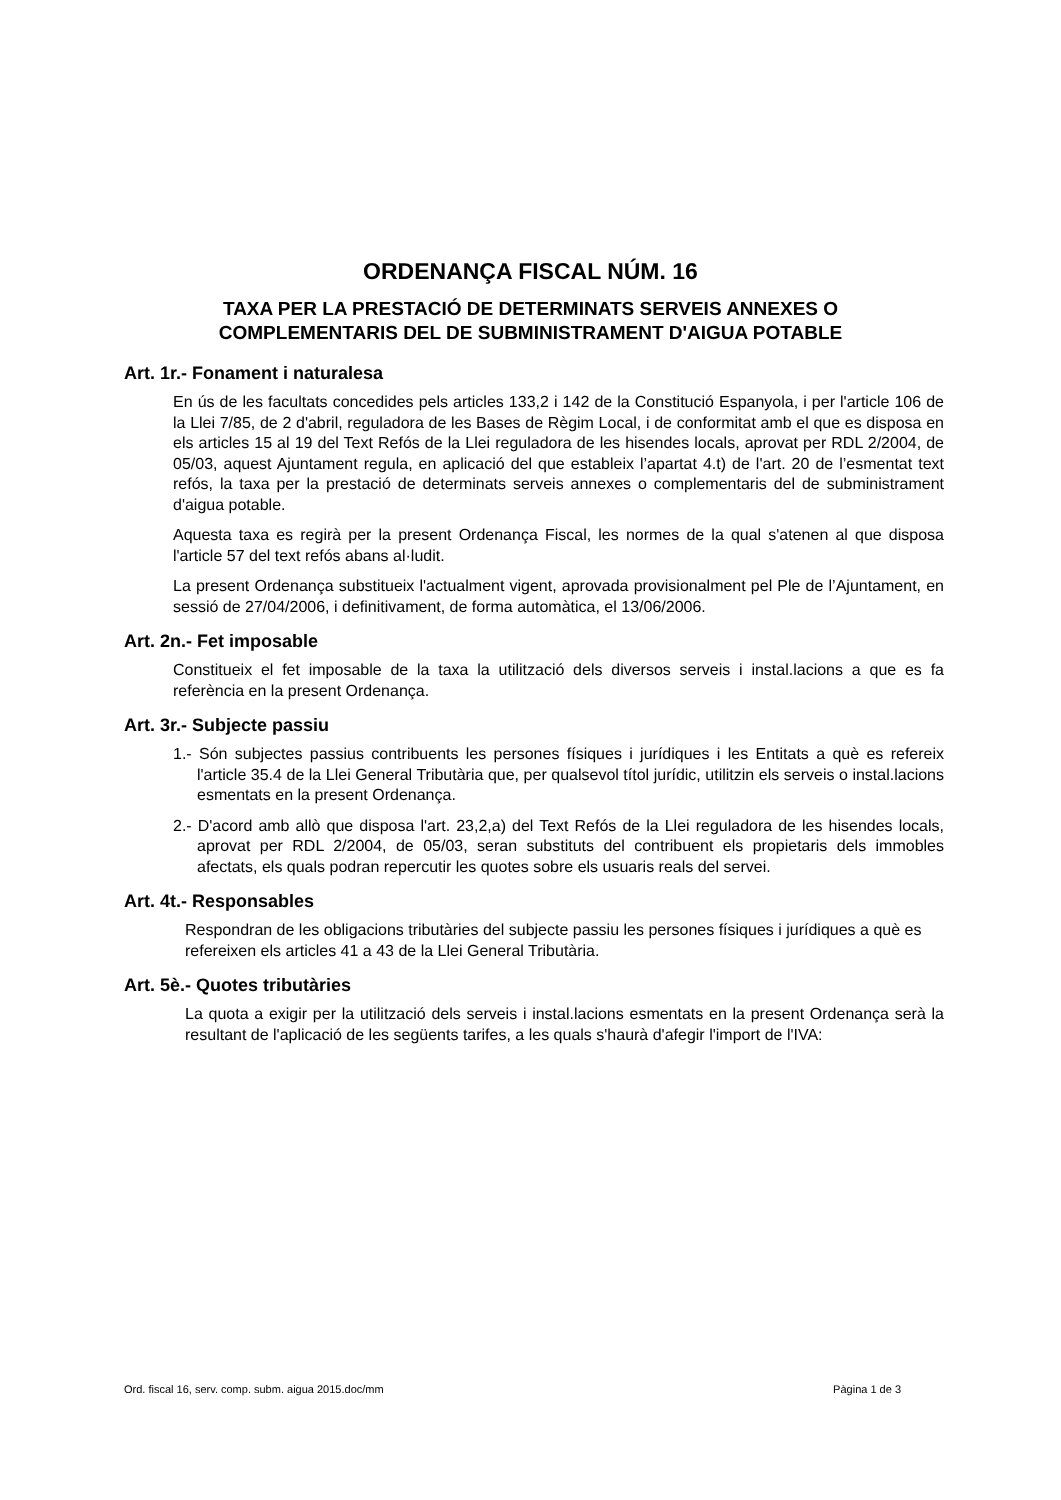ORDENANÇA FISCAL NÚM. 16
TAXA PER LA PRESTACIÓ DE DETERMINATS SERVEIS ANNEXES O
COMPLEMENTARIS DEL DE SUBMINISTRAMENT D'AIGUA POTABLE
Art. 1r.- Fonament i naturalesa
En ús de les facultats concedides pels articles 133,2 i 142 de la Constitució Espanyola, i per l'article 106 de la Llei 7/85, de 2 d'abril, reguladora de les Bases de Règim Local, i de conformitat amb el que es disposa en els articles 15 al 19 del Text Refós de la Llei reguladora de les hisendes locals, aprovat per RDL 2/2004, de 05/03, aquest Ajuntament regula, en aplicació del que estableix l’apartat 4.t) de l'art. 20 de l’esmentat text refós, la taxa per la prestació de determinats serveis annexes o complementaris del de subministrament d'aigua potable.
Aquesta taxa es regirà per la present Ordenança Fiscal, les normes de la qual s'atenen al que disposa l'article 57 del text refós abans al·ludit.
La present Ordenança substitueix l'actualment vigent, aprovada provisionalment pel Ple de l’Ajuntament, en sessió de 27/04/2006, i definitivament, de forma automàtica, el 13/06/2006.
Art. 2n.- Fet imposable
Constitueix el fet imposable de la taxa la utilització dels diversos serveis i instal.lacions a que es fa referència en la present Ordenança.
Art. 3r.- Subjecte passiu
1.- Són subjectes passius contribuents les persones físiques i jurídiques i les Entitats a què es refereix l'article 35.4 de la Llei General Tributària que, per qualsevol títol jurídic, utilitzin els serveis o instal.lacions esmentats en la present Ordenança.
2.- D'acord amb allò que disposa l'art. 23,2,a) del Text Refós de la Llei reguladora de les hisendes locals, aprovat per RDL 2/2004, de 05/03, seran substituts del contribuent els propietaris dels immobles afectats, els quals podran repercutir les quotes sobre els usuaris reals del servei.
Art. 4t.- Responsables
Respondran de les obligacions tributàries del subjecte passiu les persones físiques i jurídiques a què es refereixen els articles 41 a 43 de la Llei General Tributària.
Art. 5è.- Quotes tributàries
La quota a exigir per la utilització dels serveis i instal.lacions esmentats en la present Ordenança serà la resultant de l'aplicació de les següents tarifes, a les quals s'haurà d'afegir l'import de l'IVA:
Ord. fiscal 16, serv. comp. subm. aigua 2015.doc/mm Pàgina 1 de 3